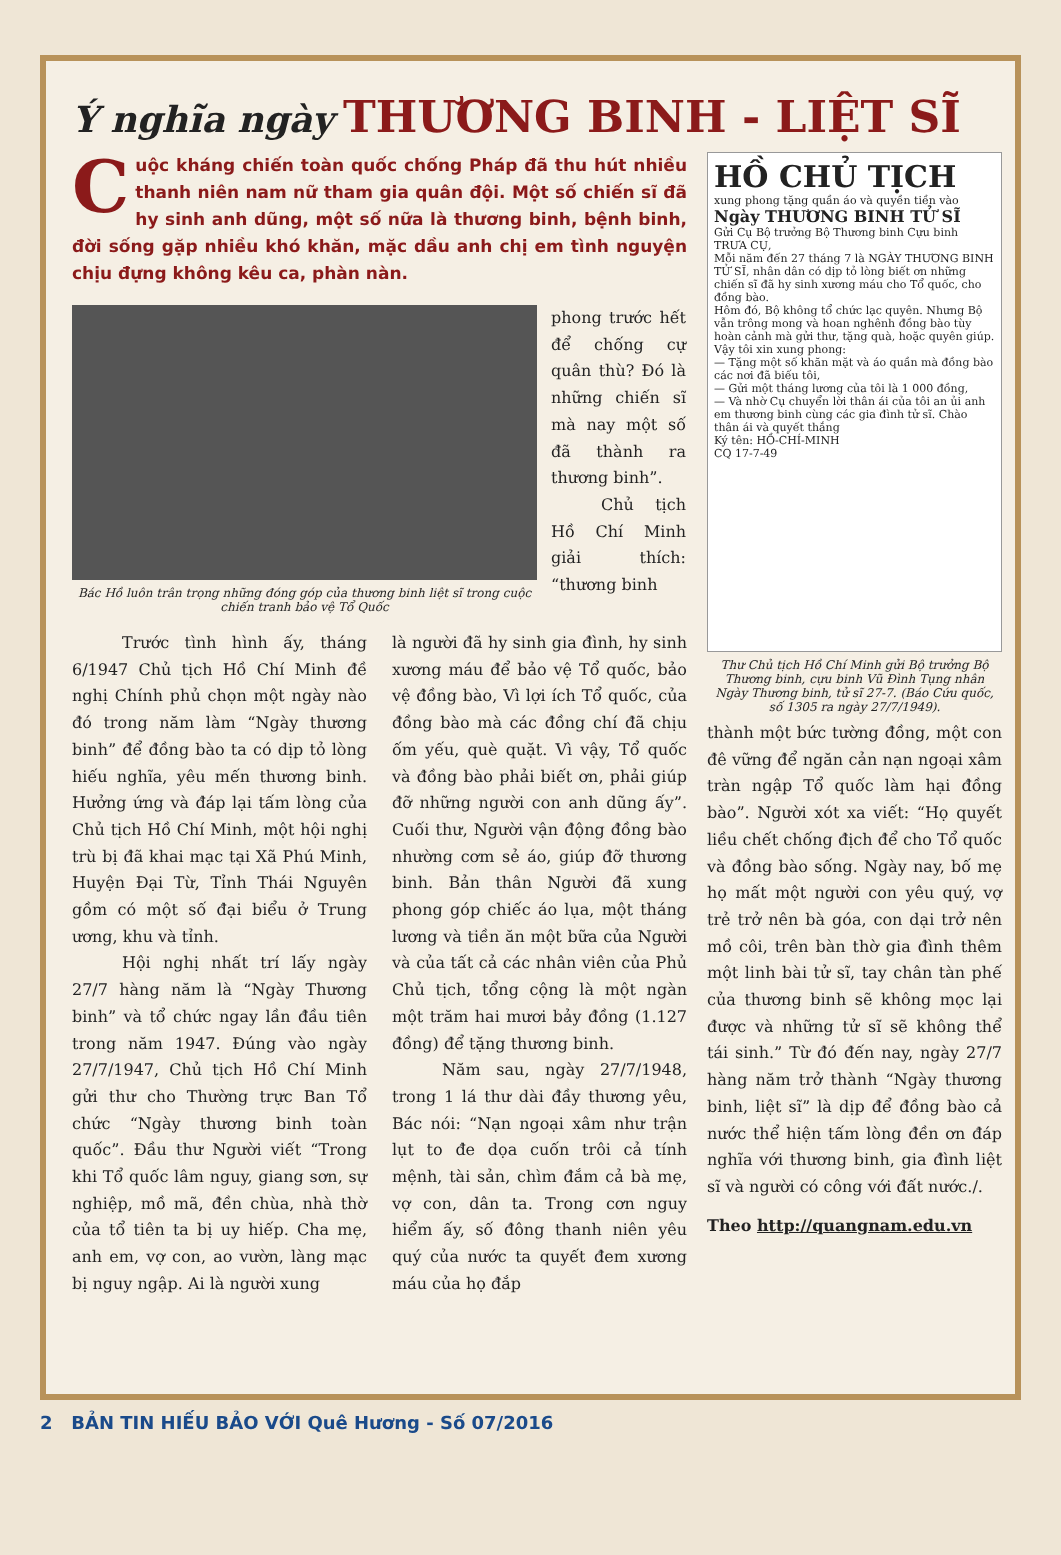Ý nghĩa ngày THƯƠNG BINH - LIỆT SĨ
Cuộc kháng chiến toàn quốc chống Pháp đã thu hút nhiều thanh niên nam nữ tham gia quân đội. Một số chiến sĩ đã hy sinh anh dũng, một số nữa là thương binh, bệnh binh, đời sống gặp nhiều khó khăn, mặc dầu anh chị em tình nguyện chịu đựng không kêu ca, phàn nàn.
Bác Hồ luôn trân trọng những đóng góp của thương binh liệt sĩ trong cuộc chiến tranh bảo vệ Tổ Quốc
phong trước hết để chống cự quân thù? Đó là những chiến sĩ mà nay một số đã thành ra thương binh”.
Chủ tịch Hồ Chí Minh giải thích: “thương binh
Trước tình hình ấy, tháng 6/1947 Chủ tịch Hồ Chí Minh đề nghị Chính phủ chọn một ngày nào đó trong năm làm “Ngày thương binh” để đồng bào ta có dịp tỏ lòng hiếu nghĩa, yêu mến thương binh. Hưởng ứng và đáp lại tấm lòng của Chủ tịch Hồ Chí Minh, một hội nghị trù bị đã khai mạc tại Xã Phú Minh, Huyện Đại Từ, Tỉnh Thái Nguyên gồm có một số đại biểu ở Trung ương, khu và tỉnh.
Hội nghị nhất trí lấy ngày 27/7 hàng năm là “Ngày Thương binh” và tổ chức ngay lần đầu tiên trong năm 1947. Đúng vào ngày 27/7/1947, Chủ tịch Hồ Chí Minh gửi thư cho Thường trực Ban Tổ chức “Ngày thương binh toàn quốc”. Đầu thư Người viết “Trong khi Tổ quốc lâm nguy, giang sơn, sự nghiệp, mồ mã, đền chùa, nhà thờ của tổ tiên ta bị uy hiếp. Cha mẹ, anh em, vợ con, ao vườn, làng mạc bị nguy ngập. Ai là người xung
là người đã hy sinh gia đình, hy sinh xương máu để bảo vệ Tổ quốc, bảo vệ đồng bào, Vì lợi ích Tổ quốc, của đồng bào mà các đồng chí đã chịu ốm yếu, què quặt. Vì vậy, Tổ quốc và đồng bào phải biết ơn, phải giúp đỡ những người con anh dũng ấy”. Cuối thư, Người vận động đồng bào nhường cơm sẻ áo, giúp đỡ thương binh. Bản thân Người đã xung phong góp chiếc áo lụa, một tháng lương và tiền ăn một bữa của Người và của tất cả các nhân viên của Phủ Chủ tịch, tổng cộng là một ngàn một trăm hai mươi bảy đồng (1.127 đồng) để tặng thương binh.
Năm sau, ngày 27/7/1948, trong 1 lá thư dài đầy thương yêu, Bác nói: “Nạn ngoại xâm như trận lụt to đe dọa cuốn trôi cả tính mệnh, tài sản, chìm đắm cả bà mẹ, vợ con, dân ta. Trong cơn nguy hiểm ấy, số đông thanh niên yêu quý của nước ta quyết đem xương máu của họ đắp
HỒ CHỦ TỊCH
xung phong tặng quần áo và quyền tiền vào
Ngày THƯƠNG BINH TỬ SĨ
Gửi Cụ Bộ trưởng Bộ Thương binh Cựu binh
TRƯA CỤ,
Mỗi năm đến 27 tháng 7 là NGÀY THƯƠNG BINH TỬ SĨ, nhân dân có dịp tỏ lòng biết ơn những chiến sĩ đã hy sinh xương máu cho Tổ quốc, cho đồng bào.
Hôm đó, Bộ không tổ chức lạc quyên. Nhưng Bộ vẫn trông mong và hoan nghênh đồng bào tùy hoàn cảnh mà gửi thư, tặng quà, hoặc quyên giúp.
Vậy tôi xin xung phong:
— Tặng một số khăn mặt và áo quần mà đồng bào các nơi đã biếu tôi,
— Gửi một tháng lương của tôi là 1 000 đồng,
— Và nhờ Cụ chuyển lời thân ái của tôi an ủi anh em thương binh cùng các gia đình tử sĩ. Chào thân ái và quyết thắng
Ký tên: HỒ-CHÍ-MINH
CQ 17-7-49
Thư Chủ tịch Hồ Chí Minh gửi Bộ trưởng Bộ Thương binh, cựu binh Vũ Đình Tụng nhân Ngày Thương binh, tử sĩ 27-7. (Báo Cứu quốc, số 1305 ra ngày 27/7/1949).
thành một bức tường đồng, một con đê vững để ngăn cản nạn ngoại xâm tràn ngập Tổ quốc làm hại đồng bào”. Người xót xa viết: “Họ quyết liều chết chống địch để cho Tổ quốc và đồng bào sống. Ngày nay, bố mẹ họ mất một người con yêu quý, vợ trẻ trở nên bà góa, con dại trở nên mồ côi, trên bàn thờ gia đình thêm một linh bài tử sĩ, tay chân tàn phế của thương binh sẽ không mọc lại được và những tử sĩ sẽ không thể tái sinh.” Từ đó đến nay, ngày 27/7 hàng năm trở thành “Ngày thương binh, liệt sĩ” là dịp để đồng bào cả nước thể hiện tấm lòng đền ơn đáp nghĩa với thương binh, gia đình liệt sĩ và người có công với đất nước./.
Theo http://quangnam.edu.vn
2 BẢN TIN HIẾU BẢO VỚI Quê Hương - Số 07/2016